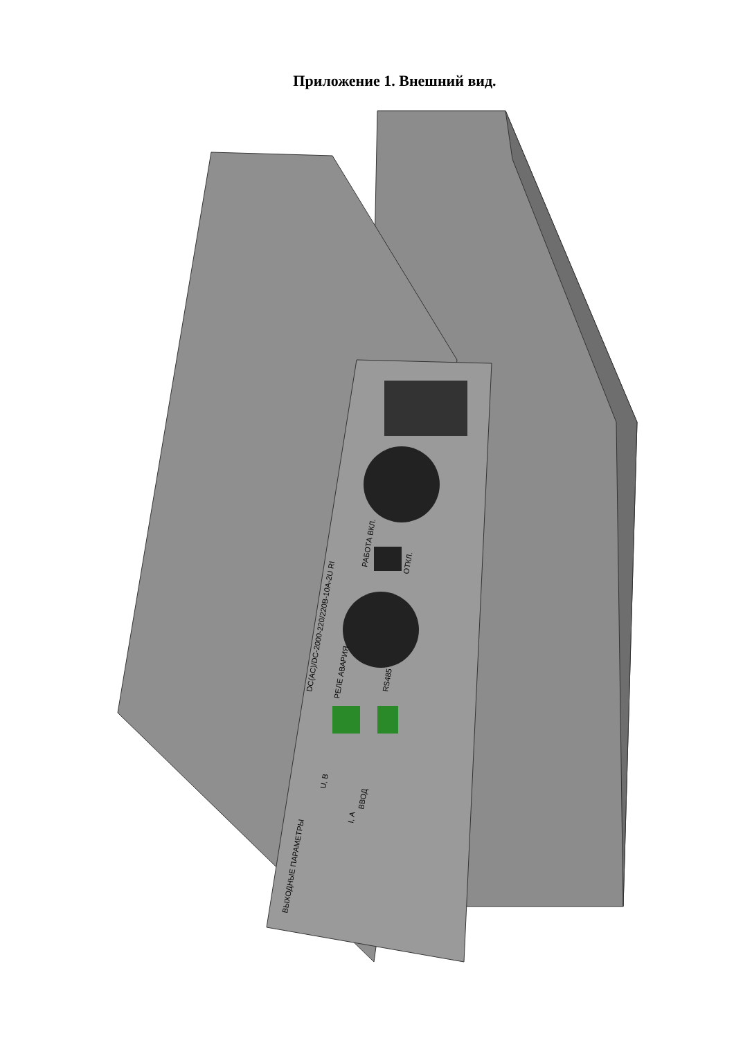Приложение 1. Внешний вид.
DC(AC)/DC-2000-220/220В-10А-2U RI
ВЫХОДНЫЕ ПАРАМЕТРЫ
U, В
I, А
РАБОТА ВКЛ.
ОТКЛ.
РЕЛЕ АВАРИЯ
RS485
ВВОД